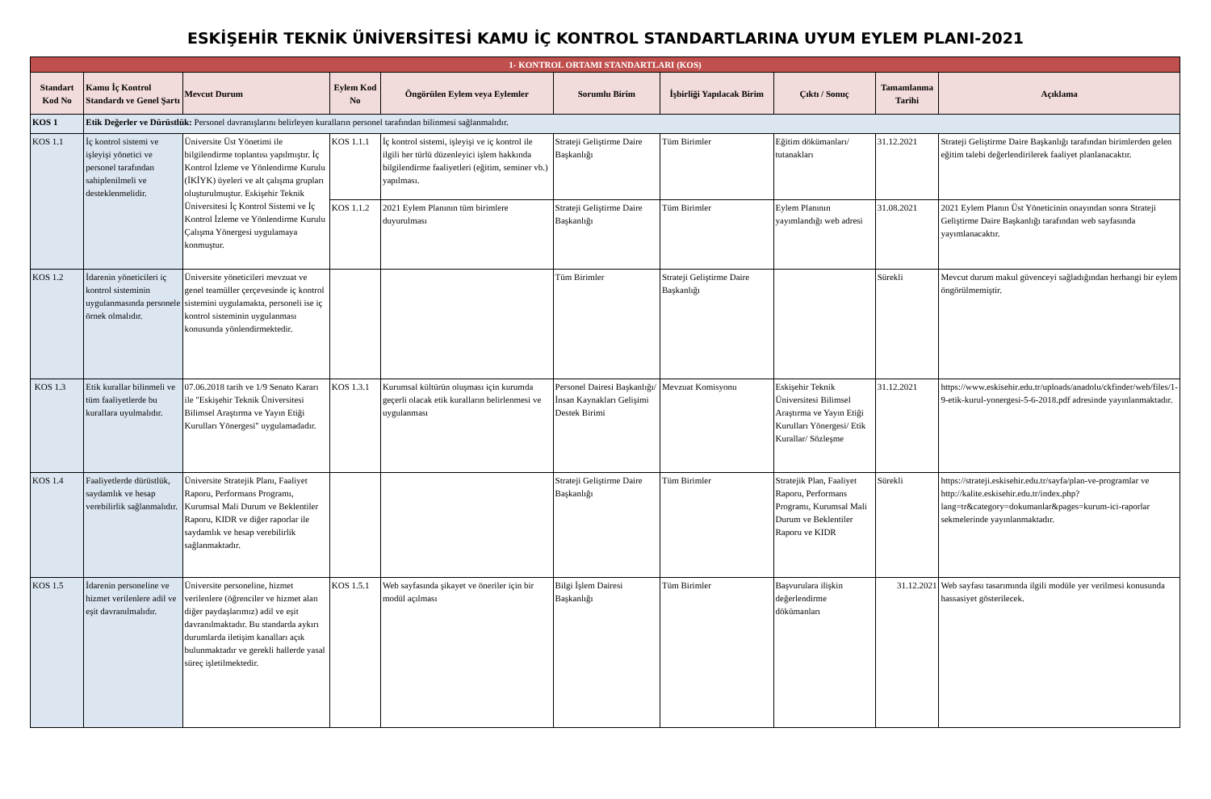ESKİŞEHİR TEKNİK ÜNİVERSİTESİ KAMU İÇ KONTROL STANDARTLARINA UYUM EYLEM PLANI-2021
| 1- KONTROL ORTAMI STANDARTLARI (KOS) | | | | | | | | | |
| Standart Kod No | Kamu İç Kontrol Standardı ve Genel Şartı | Mevcut Durum | Eylem Kod No | Öngörülen Eylem veya Eylemler | Sorumlu Birim | İşbirliği Yapılacak Birim | Çıktı / Sonuç | Tamamlanma Tarihi | Açıklama |
| KOS 1 | Etik Değerler ve Dürüstlük: Personel davranışlarını belirleyen kuralların personel tarafından bilinmesi sağlanmalıdır. | | | | | | | | |
| KOS 1.1 | İç kontrol sistemi ve işleyişi yönetici ve personel tarafından sahiplenilmeli ve desteklenmelidir. | Üniversite Üst Yönetimi ile bilgilendirme toplantısı yapılmıştır. İç Kontrol İzleme ve Yönlendirme Kurulu (İKİYK) üyeleri ve alt çalışma grupları oluşturulmuştur. Eskişehir Teknik Üniversitesi İç Kontrol Sistemi ve İç Kontrol İzleme ve Yönlendirme Kurulu Çalışma Yönergesi uygulamaya konmuştur. | KOS 1.1.1 | İç kontrol sistemi, işleyişi ve iç kontrol ile ilgili her türlü düzenleyici işlem hakkında bilgilendirme faaliyetleri (eğitim, seminer vb.) yapılması. | Strateji Geliştirme Daire Başkanlığı | Tüm Birimler | Eğitim dökümanları/ tutanakları | 31.12.2021 | Strateji Geliştirme Daire Başkanlığı tarafından birimlerden gelen eğitim talebi değerlendirilerek faaliyet planlanacaktır. |
| | | | KOS 1.1.2 | 2021 Eylem Planının tüm birimlere duyurulması | Strateji Geliştirme Daire Başkanlığı | Tüm Birimler | Eylem Planının yayımlandığı web adresi | 31.08.2021 | 2021 Eylem Planın Üst Yöneticinin onayından sonra Strateji Geliştirme Daire Başkanlığı tarafından web sayfasında yayımlanacaktır. |
| KOS 1.2 | İdarenin yöneticileri iç kontrol sisteminin uygulanmasında personele örnek olmalıdır. | Üniversite yöneticileri mevzuat ve genel teamüller çerçevesinde iç kontrol sistemini uygulamakta, personeli ise iç kontrol sisteminin uygulanması konusunda yönlendirmektedir. | | | Tüm Birimler | Strateji Geliştirme Daire Başkanlığı | | Sürekli | Mevcut durum makul güvenceyi sağladığından herhangi bir eylem öngörülmemiştir. |
| KOS 1.3 | Etik kurallar bilinmeli ve tüm faaliyetlerde bu kurallara uyulmalıdır. | 07.06.2018 tarih ve 1/9 Senato Kararı ile "Eskişehir Teknik Üniversitesi Bilimsel Araştırma ve Yayın Etiği Kurulları Yönergesi" uygulamadadır. | KOS 1.3.1 | Kurumsal kültürün oluşması için kurumda geçerli olacak etik kuralların belirlenmesi ve uygulanması | Personel Dairesi Başkanlığı/ İnsan Kaynakları Gelişimi Destek Birimi | Mevzuat Komisyonu | Eskişehir Teknik Üniversitesi Bilimsel Araştırma ve Yayın Etiği Kurulları Yönergesi/ Etik Kurallar/ Sözleşme | 31.12.2021 | https://www.eskisehir.edu.tr/uploads/anadolu/ckfinder/web/files/1-9-etik-kurul-yonergesi-5-6-2018.pdf adresinde yayınlanmaktadır. |
| KOS 1.4 | Faaliyetlerde dürüstlük, saydamlık ve hesap verebilirlik sağlanmalıdır. | Üniversite Stratejik Planı, Faaliyet Raporu, Performans Programı, Kurumsal Mali Durum ve Beklentiler Raporu, KIDR ve diğer raporlar ile saydamlık ve hesap verebilirlik sağlanmaktadır. | | | Strateji Geliştirme Daire Başkanlığı | Tüm Birimler | Stratejik Plan, Faaliyet Raporu, Performans Programı, Kurumsal Mali Durum ve Beklentiler Raporu ve KIDR | Sürekli | https://strateji.eskisehir.edu.tr/sayfa/plan-ve-programlar ve http://kalite.eskisehir.edu.tr/index.php?lang=tr&category=dokumanlar&pages=kurum-ici-raporlar sekmelerinde yayınlanmaktadır. |
| KOS 1.5 | İdarenin personeline ve hizmet verilenlere adil ve eşit davranılmalıdır. | Üniversite personeline, hizmet verilenlere (öğrenciler ve hizmet alan diğer paydaşlarımız) adil ve eşit davranılmaktadır. Bu standarda aykırı durumlarda iletişim kanalları açık bulunmaktadır ve gerekli hallerde yasal süreç işletilmektedir. | KOS 1.5.1 | Web sayfasında şikayet ve öneriler için bir modül açılması | Bilgi İşlem Dairesi Başkanlığı | Tüm Birimler | Başvurulara ilişkin değerlendirme dökümanları | 31.12.2021 | Web sayfası tasarımında ilgili modüle yer verilmesi konusunda hassasiyet gösterilecek. |